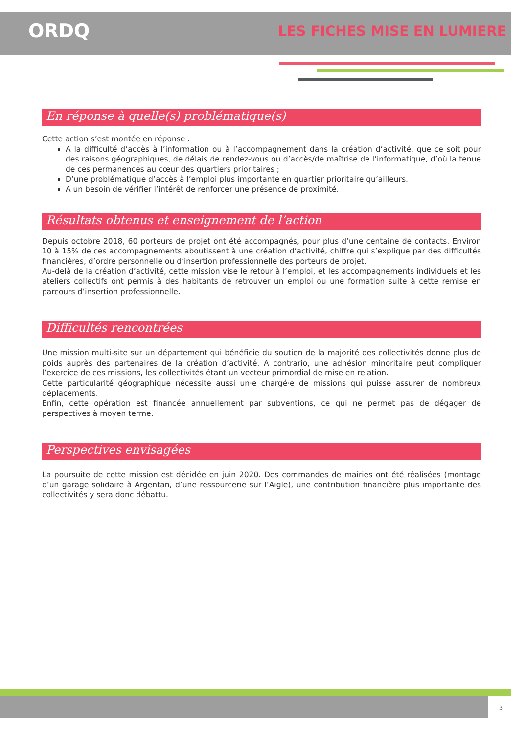ORDQ
LES FICHES MISE EN LUMIERE
En réponse à quelle(s) problématique(s)
Cette action s’est montée en réponse :
A la difficulté d’accès à l’information ou à l’accompagnement dans la création d’activité, que ce soit pour des raisons géographiques, de délais de rendez-vous ou d’accès/de maîtrise de l’informatique, d’où la tenue de ces permanences au cœur des quartiers prioritaires ;
D’une problématique d’accès à l’emploi plus importante en quartier prioritaire qu’ailleurs.
A un besoin de vérifier l’intérêt de renforcer une présence de proximité.
Résultats obtenus et enseignement de l’action
Depuis octobre 2018, 60 porteurs de projet ont été accompagnés, pour plus d’une centaine de contacts. Environ 10 à 15% de ces accompagnements aboutissent à une création d’activité, chiffre qui s’explique par des difficultés financières, d’ordre personnelle ou d’insertion professionnelle des porteurs de projet.
Au-delà de la création d’activité, cette mission vise le retour à l’emploi, et les accompagnements individuels et les ateliers collectifs ont permis à des habitants de retrouver un emploi ou une formation suite à cette remise en parcours d’insertion professionnelle.
Difficultés rencontrées
Une mission multi-site sur un département qui bénéficie du soutien de la majorité des collectivités donne plus de poids auprès des partenaires de la création d’activité. A contrario, une adhésion minoritaire peut compliquer l’exercice de ces missions, les collectivités étant un vecteur primordial de mise en relation.
Cette particularité géographique nécessite aussi un·e chargé·e de missions qui puisse assurer de nombreux déplacements.
Enfin, cette opération est financée annuellement par subventions, ce qui ne permet pas de dégager de perspectives à moyen terme.
Perspectives envisagées
La poursuite de cette mission est décidée en juin 2020. Des commandes de mairies ont été réalisées (montage d’un garage solidaire à Argentan, d’une ressourcerie sur l’Aigle), une contribution financière plus importante des collectivités y sera donc débattu.
3